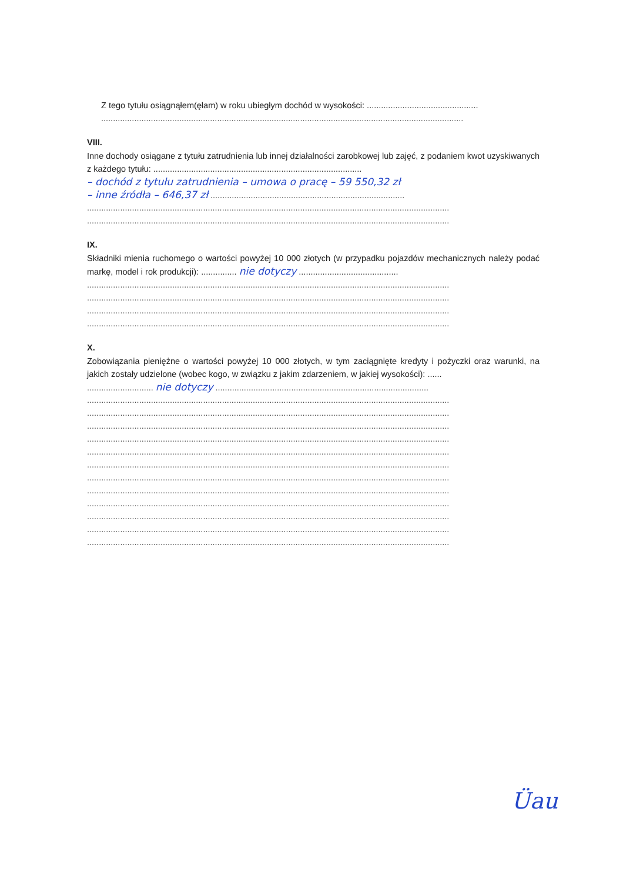Z tego tytułu osiągnąłem(ęłam) w roku ubiegłym dochód w wysokości: ...............................................
.........................................................................................................................................................
VIII.
Inne dochody osiągane z tytułu zatrudnienia lub innej działalności zarobkowej lub zajęć, z podaniem kwot uzyskiwanych z każdego tytułu: ........................................................................................
– dochód z tytułu zatrudnienia – umowa o pracę – 59 550,32 zł
– inne źródła – 646,37 zł ..................................................................................
.........................................................................................................................................................
.........................................................................................................................................................
IX.
Składniki mienia ruchomego o wartości powyżej 10 000 złotych (w przypadku pojazdów mechanicznych należy podać markę, model i rok produkcji): ............... nie dotyczy ..........................................
.........................................................................................................................................................
.........................................................................................................................................................
.........................................................................................................................................................
.........................................................................................................................................................
X.
Zobowiązania pieniężne o wartości powyżej 10 000 złotych, w tym zaciągnięte kredyty i pożyczki oraz warunki, na jakich zostały udzielone (wobec kogo, w związku z jakim zdarzeniem, w jakiej wysokości): ......
............................ nie dotyczy ..........................................................................................
.........................................................................................................................................................
.........................................................................................................................................................
.........................................................................................................................................................
.........................................................................................................................................................
.........................................................................................................................................................
.........................................................................................................................................................
.........................................................................................................................................................
.........................................................................................................................................................
.........................................................................................................................................................
.........................................................................................................................................................
.........................................................................................................................................................
.........................................................................................................................................................
Üau